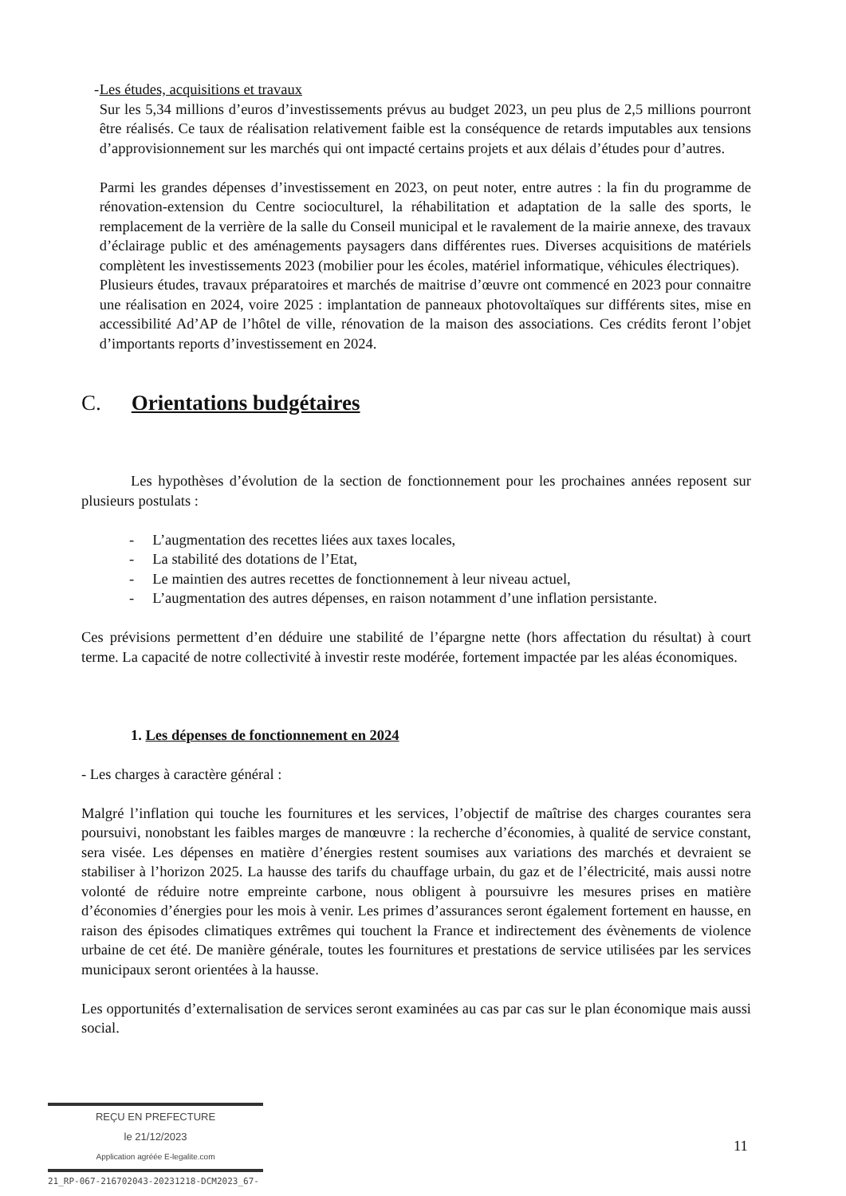- Les études, acquisitions et travaux
Sur les 5,34 millions d’euros d’investissements prévus au budget 2023, un peu plus de 2,5 millions pourront être réalisés. Ce taux de réalisation relativement faible est la conséquence de retards imputables aux tensions d’approvisionnement sur les marchés qui ont impacté certains projets et aux délais d’études pour d’autres.
Parmi les grandes dépenses d’investissement en 2023, on peut noter, entre autres : la fin du programme de rénovation-extension du Centre socioculturel, la réhabilitation et adaptation de la salle des sports, le remplacement de la verrière de la salle du Conseil municipal et le ravalement de la mairie annexe, des travaux d’éclairage public et des aménagements paysagers dans différentes rues. Diverses acquisitions de matériels complètent les investissements 2023 (mobilier pour les écoles, matériel informatique, véhicules électriques).
Plusieurs études, travaux préparatoires et marchés de maitrise d’œuvre ont commencé en 2023 pour connaitre une réalisation en 2024, voire 2025 : implantation de panneaux photovoltaïques sur différents sites, mise en accessibilité Ad’AP de l’hôtel de ville, rénovation de la maison des associations. Ces crédits feront l’objet d’importants reports d’investissement en 2024.
C. Orientations budgétaires
Les hypothèses d’évolution de la section de fonctionnement pour les prochaines années reposent sur plusieurs postulats :
- L’augmentation des recettes liées aux taxes locales,
- La stabilité des dotations de l’Etat,
- Le maintien des autres recettes de fonctionnement à leur niveau actuel,
- L’augmentation des autres dépenses, en raison notamment d’une inflation persistante.
Ces prévisions permettent d’en déduire une stabilité de l’épargne nette (hors affectation du résultat) à court terme. La capacité de notre collectivité à investir reste modérée, fortement impactée par les aléas économiques.
1. Les dépenses de fonctionnement en 2024
- Les charges à caractère général :
Malgré l’inflation qui touche les fournitures et les services, l’objectif de maîtrise des charges courantes sera poursuivi, nonobstant les faibles marges de manœuvre : la recherche d’économies, à qualité de service constant, sera visée. Les dépenses en matière d’énergies restent soumises aux variations des marchés et devraient se stabiliser à l’horizon 2025. La hausse des tarifs du chauffage urbain, du gaz et de l’électricité, mais aussi notre volonté de réduire notre empreinte carbone, nous obligent à poursuivre les mesures prises en matière d’économies d’énergies pour les mois à venir. Les primes d’assurances seront également fortement en hausse, en raison des épisodes climatiques extrêmes qui touchent la France et indirectement des évènements de violence urbaine de cet été. De manière générale, toutes les fournitures et prestations de service utilisées par les services municipaux seront orientées à la hausse.
Les opportunités d’externalisation de services seront examinées au cas par cas sur le plan économique mais aussi social.
REÇU EN PREFECTURE
le 21/12/2023
Application agréée E-legalite.com
21_RP-067-216702043-20231218-DCM2023_67-
11